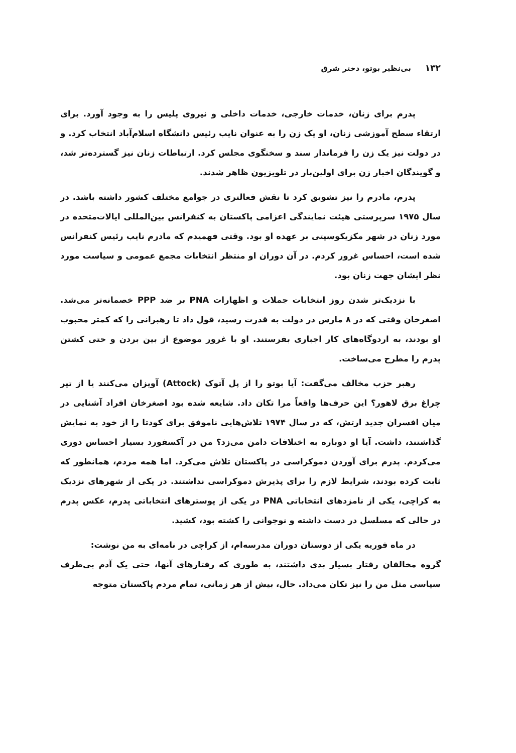۱۳۲بی‌نظیر بوتو، دختر شرق
پدرم برای زنان، خدمات خارجی، خدمات داخلی و نیروی پلیس را به وجود آورد. برای ارتقاء سطح آموزشی زنان، او یک زن را به عنوان نایب رئیس دانشگاه اسلام‌آباد انتخاب کرد. و در دولت نیز یک زن را فرماندار سند و سخنگوی مجلس کرد. ارتباطات زنان نیز گسترده‌تر شد، و گویندگان اخبار زن برای اولین‌بار در تلویزیون ظاهر شدند.
پدرم، مادرم را نیز تشویق کرد تا نقش فعالتری در جوامع مختلف کشور داشته باشد. در سال ۱۹۷۵ سرپرستی هیئت نمایندگی اعزامی پاکستان به کنفرانس بین‌المللی ایالات‌متحده در مورد زنان در شهر مکزیکوسیتی بر عهده او بود. وقتی فهمیدم که مادرم نایب رئیس کنفرانس شده است، احساس غرور کردم. در آن دوران او منتظر انتخابات مجمع عمومی و سیاست مورد نظر ایشان جهت زنان بود.
با نزدیک‌تر شدن روز انتخابات جملات و اظهارات PNA بر ضد PPP خصمانه‌تر می‌شد. اصغرخان وقتی که در ۸ مارس در دولت به قدرت رسید، قول داد تا رهبرانی را که کمتر محبوب او بودند، به اردوگاه‌های کار اجباری بفرستند. او با غرور موضوع از بین بردن و حتی کشتن پدرم را مطرح می‌ساخت.
رهبر حزب مخالف می‌گفت: آیا بوتو را از پل آتوک (Attock) آویزان می‌کنند یا از تیر چراغ برق لاهور؟ این حرف‌ها واقعاً مرا تکان داد. شایعه شده بود اصغرخان افراد آشنایی در میان افسران جدید ارتش، که در سال ۱۹۷۴ تلاش‌هایی ناموفق برای کودتا را از خود به نمایش گذاشتند، داشت. آیا او دوباره به اختلافات دامن می‌زد؟ من در آکسفورد بسیار احساس دوری می‌کردم. پدرم برای آوردن دموکراسی در پاکستان تلاش می‌کرد. اما همه مردم، همانطور که ثابت کرده بودند، شرایط لازم را برای پذیرش دموکراسی نداشتند. در یکی از شهرهای نزدیک به کراچی، یکی از نامزدهای انتخاباتی PNA در یکی از پوسترهای انتخاباتی پدرم، عکس پدرم در حالی که مسلسل در دست داشته و نوجوانی را کشته بود، کشید.
در ماه فوریه یکی از دوستان دوران مدرسه‌ام، از کراچی در نامه‌ای به من نوشت:
گروه مخالفان رفتار بسیار بدی داشتند، به طوری که رفتارهای آنها، حتی یک آدم بی‌طرف سیاسی مثل من را نیز تکان می‌داد. حال، بیش از هر زمانی، تمام مردم پاکستان متوجه